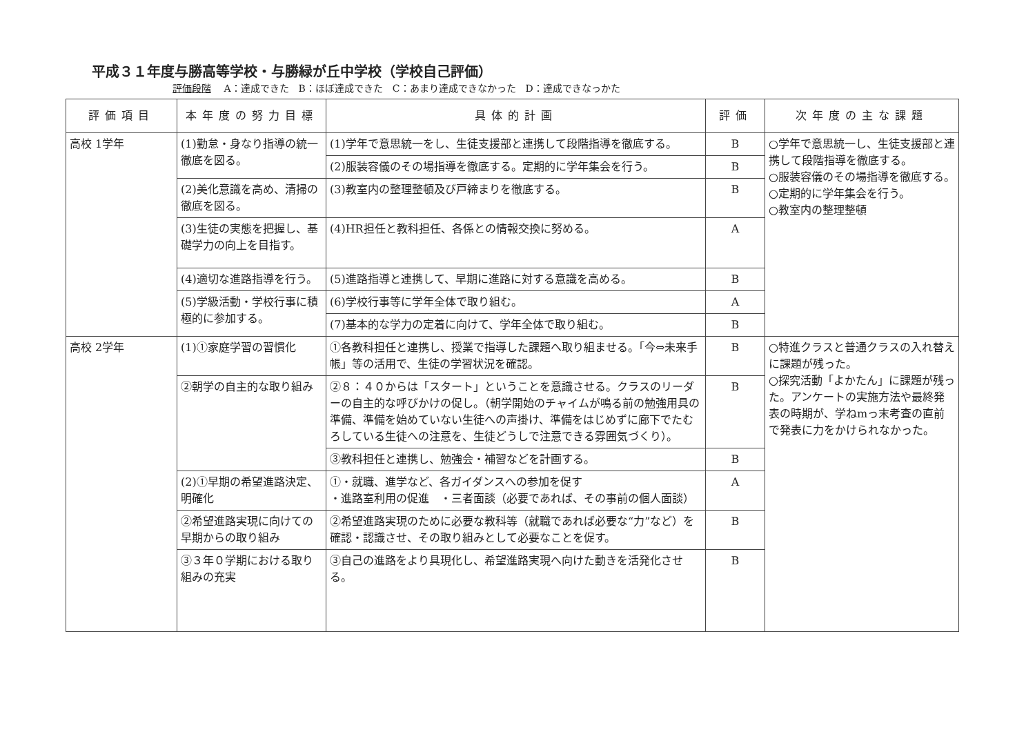平成３１年度与勝高等学校・与勝緑が丘中学校（学校自己評価）
評価段階 A：達成できた　B：ほぼ達成できた　C：あまり達成できなかった　D：達成できなっかた
| 評価項目 | 本年度の努力目標 | 具体的計画 | 評価 | 次年度の主な課題 |
| --- | --- | --- | --- | --- |
| 高校 1学年 | (1)勤怠・身なり指導の統一徹底を図る。 | (1)学年で意思統一をし、生徒支援部と連携して段階指導を徹底する。 | B | ○学年で意思統一し、生徒支援部と連携して段階指導を徹底する。 ○服装容儀のその場指導を徹底する。 ○定期的に学年集会を行う。 ○教室内の整理整頓 |
| | | (2)服装容儀のその場指導を徹底する。定期的に学年集会を行う。 | B | |
| | (2)美化意識を高め、清掃の徹底を図る。 | (3)教室内の整理整頓及び戸締まりを徹底する。 | B | |
| | (3)生徒の実態を把握し、基礎学力の向上を目指す。 | (4)HR担任と教科担任、各係との情報交換に努める。 | A | |
| | (4)適切な進路指導を行う。 | (5)進路指導と連携して、早期に進路に対する意識を高める。 | B | |
| | (5)学級活動・学校行事に積極的に参加する。 | (6)学校行事等に学年全体で取り組む。 | A | |
| | | (7)基本的な学力の定着に向けて、学年全体で取り組む。 | B | |
| 高校 2学年 | (1)①家庭学習の習慣化 | ①各教科担任と連携し、授業で指導した課題へ取り組ませる。「今⇔未来手帳」等の活用で、生徒の学習状況を確認。 | B | ○特進クラスと普通クラスの入れ替えに課題が残った。 ○探究活動「よかたん」に課題が残った。アンケートの実施方法や最終発表の時期が、学ねmっ末考査の直前で発表に力をかけられなかった。 |
| | ②朝学の自主的な取り組み | ②８：４０からは「スタート」ということを意識させる。クラスのリーダーの自主的な呼びかけの促し。（朝学開始のチャイムが鳴る前の勉強用具の準備、準備を始めていない生徒への声掛け、準備をはじめずに廊下でたむろしている生徒への注意を、生徒どうしで注意できる雰囲気づくり）。 | B | |
| | | ③教科担任と連携し、勉強会・補習などを計画する。 | B | |
| | (2)①早期の希望進路決定、明確化 | ①・就職、進学など、各ガイダンスへの参加を促す ・進路室利用の促進 ・三者面談（必要であれば、その事前の個人面談） | A | |
| | ②希望進路実現に向けての早期からの取り組み | ②希望進路実現のために必要な教科等（就職であれば必要な“力”など）を確認・認識させ、その取り組みとして必要なことを促す。 | B | |
| | ③３年０学期における取り組みの充実 | ③自己の進路をより具現化し、希望進路実現へ向けた動きを活発化させる。 | B | |